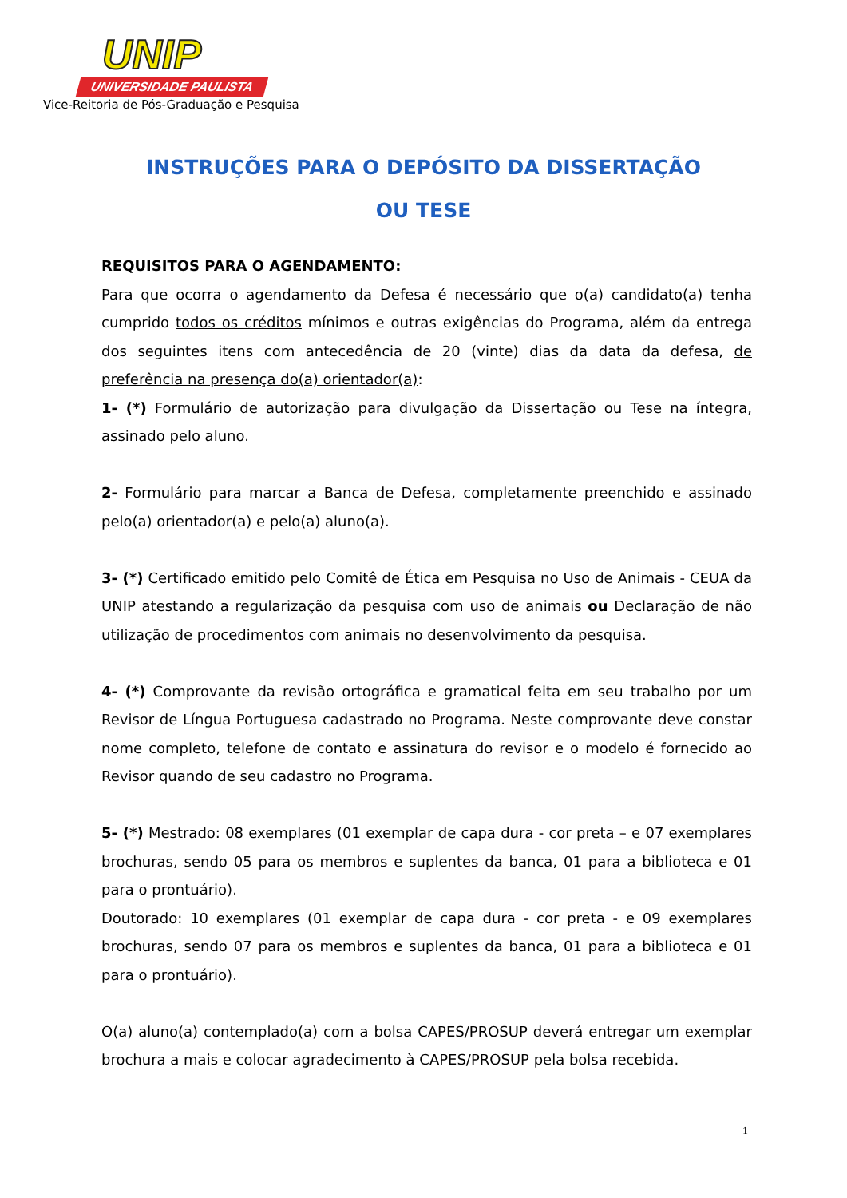UNIP
UNIVERSIDADE PAULISTA
Vice-Reitoria de Pós-Graduação e Pesquisa
INSTRUÇÕES PARA O DEPÓSITO DA DISSERTAÇÃO
OU TESE
REQUISITOS PARA O AGENDAMENTO:
Para que ocorra o agendamento da Defesa é necessário que o(a) candidato(a) tenha cumprido todos os créditos mínimos e outras exigências do Programa, além da entrega dos seguintes itens com antecedência de 20 (vinte) dias da data da defesa, de preferência na presença do(a) orientador(a):
1- (*) Formulário de autorização para divulgação da Dissertação ou Tese na íntegra, assinado pelo aluno.
2- Formulário para marcar a Banca de Defesa, completamente preenchido e assinado pelo(a) orientador(a) e pelo(a) aluno(a).
3- (*) Certificado emitido pelo Comitê de Ética em Pesquisa no Uso de Animais - CEUA da UNIP atestando a regularização da pesquisa com uso de animais ou Declaração de não utilização de procedimentos com animais no desenvolvimento da pesquisa.
4- (*) Comprovante da revisão ortográfica e gramatical feita em seu trabalho por um Revisor de Língua Portuguesa cadastrado no Programa. Neste comprovante deve constar nome completo, telefone de contato e assinatura do revisor e o modelo é fornecido ao Revisor quando de seu cadastro no Programa.
5- (*) Mestrado: 08 exemplares (01 exemplar de capa dura - cor preta – e 07 exemplares brochuras, sendo 05 para os membros e suplentes da banca, 01 para a biblioteca e 01 para o prontuário).
Doutorado: 10 exemplares (01 exemplar de capa dura - cor preta - e 09 exemplares brochuras, sendo 07 para os membros e suplentes da banca, 01 para a biblioteca e 01 para o prontuário).
O(a) aluno(a) contemplado(a) com a bolsa CAPES/PROSUP deverá entregar um exemplar brochura a mais e colocar agradecimento à CAPES/PROSUP pela bolsa recebida.
1